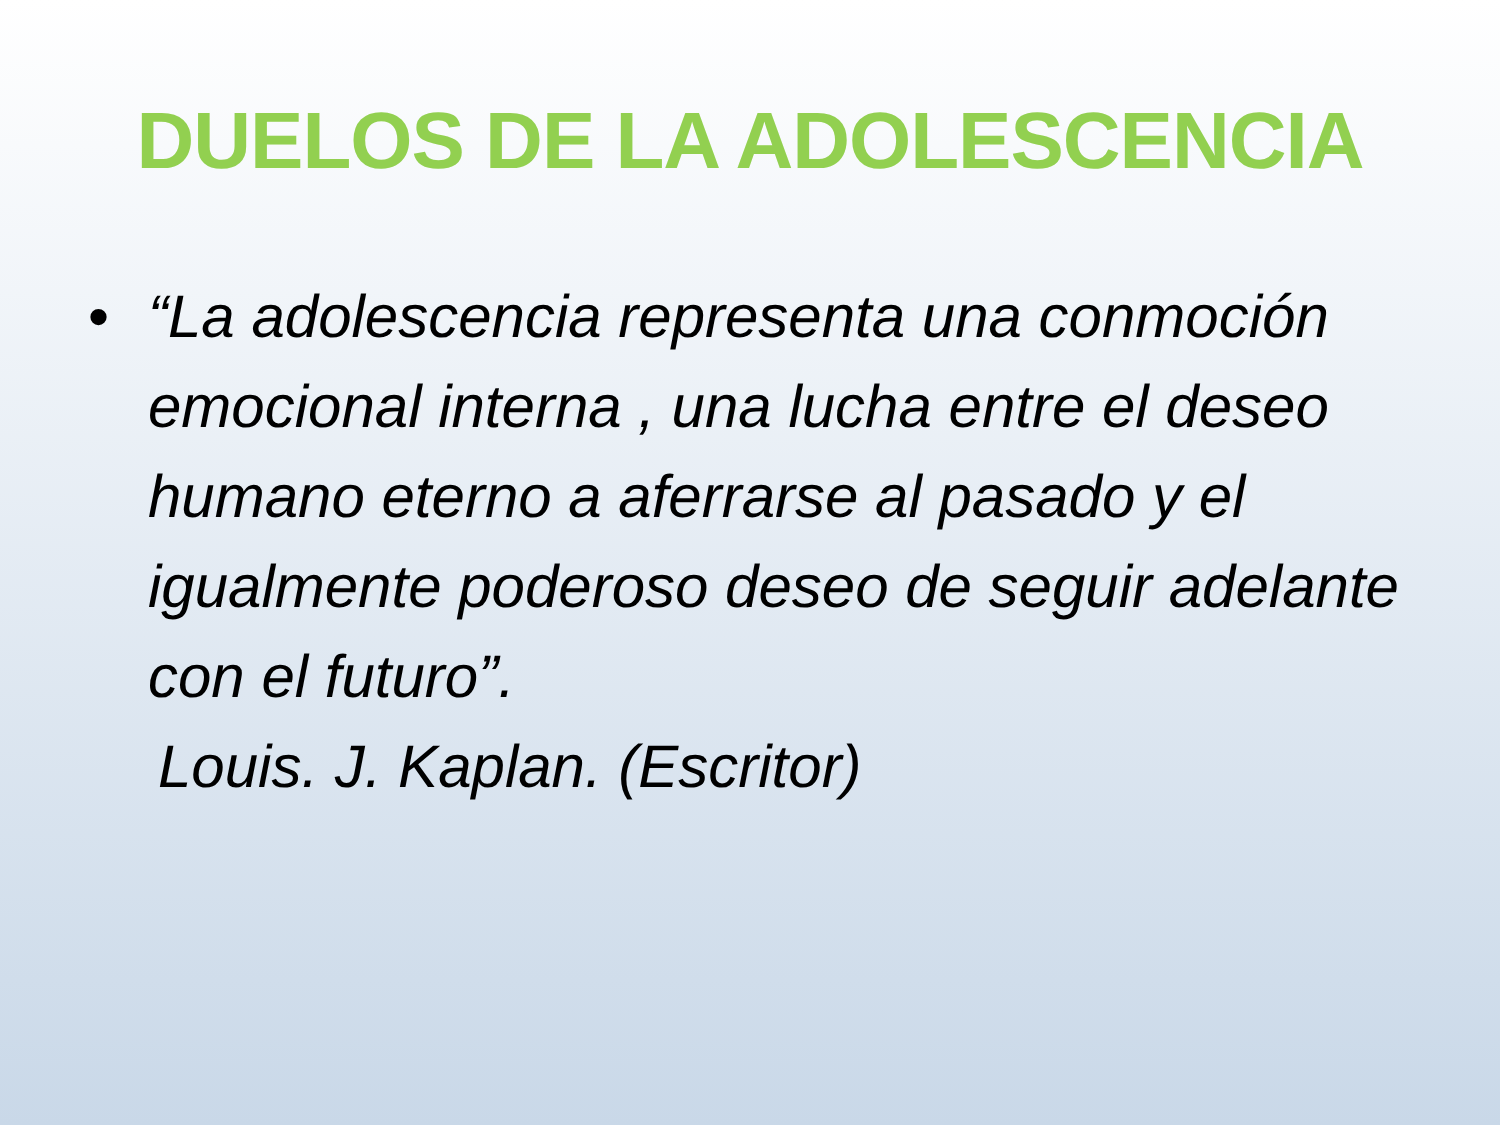DUELOS DE LA ADOLESCENCIA
• “La adolescencia representa una conmoción emocional interna , una lucha entre el deseo humano eterno a aferrarse al pasado y el igualmente poderoso deseo de seguir adelante con el futuro”.
Louis. J. Kaplan. (Escritor)